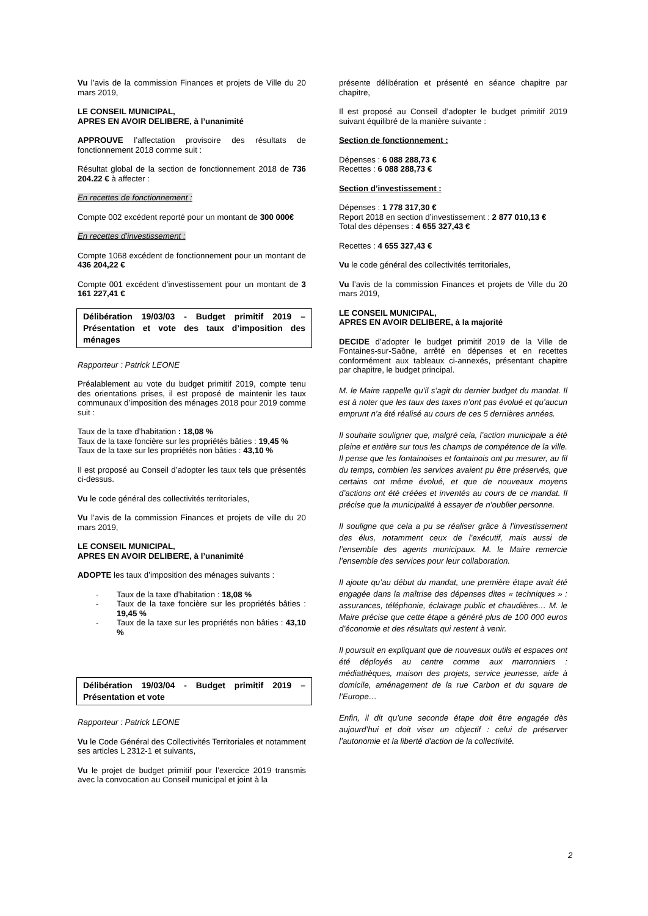Vu l’avis de la commission Finances et projets de Ville du 20 mars 2019,
LE CONSEIL MUNICIPAL,
APRES EN AVOIR DELIBERE, à l’unanimité
APPROUVE l’affectation provisoire des résultats de fonctionnement 2018 comme suit :
Résultat global de la section de fonctionnement 2018 de 736 204.22 € à affecter :
En recettes de fonctionnement :
Compte 002 excédent reporté pour un montant de 300 000€
En recettes d’investissement :
Compte 1068 excédent de fonctionnement pour un montant de 436 204,22 €
Compte 001 excédent d’investissement pour un montant de 3 161 227,41 €
Délibération 19/03/03 - Budget primitif 2019 – Présentation et vote des taux d’imposition des ménages
Rapporteur : Patrick LEONE
Préalablement au vote du budget primitif 2019, compte tenu des orientations prises, il est proposé de maintenir les taux communaux d’imposition des ménages 2018 pour 2019 comme suit :
Taux de la taxe d’habitation : 18,08 %
Taux de la taxe foncière sur les propriétés bâties : 19,45 %
Taux de la taxe sur les propriétés non bâties : 43,10 %
Il est proposé au Conseil d’adopter les taux tels que présentés ci-dessus.
Vu le code général des collectivités territoriales,
Vu l’avis de la commission Finances et projets de ville du 20 mars 2019,
LE CONSEIL MUNICIPAL,
APRES EN AVOIR DELIBERE, à l’unanimité
ADOPTE les taux d’imposition des ménages suivants :
- Taux de la taxe d’habitation : 18,08 %
- Taux de la taxe foncière sur les propriétés bâties : 19,45 %
- Taux de la taxe sur les propriétés non bâties : 43,10 %
Délibération 19/03/04 - Budget primitif 2019 – Présentation et vote
Rapporteur : Patrick LEONE
Vu le Code Général des Collectivités Territoriales et notamment ses articles L 2312-1 et suivants,
Vu le projet de budget primitif pour l’exercice 2019 transmis avec la convocation au Conseil municipal et joint à la
présente délibération et présenté en séance chapitre par chapitre,
Il est proposé au Conseil d’adopter le budget primitif 2019 suivant équilibré de la manière suivante :
Section de fonctionnement :
Dépenses : 6 088 288,73 €
Recettes : 6 088 288,73 €
Section d’investissement :
Dépenses : 1 778 317,30 €
Report 2018 en section d’investissement : 2 877 010,13 €
Total des dépenses : 4 655 327,43 €
Recettes : 4 655 327,43 €
Vu le code général des collectivités territoriales,
Vu l’avis de la commission Finances et projets de Ville du 20 mars 2019,
LE CONSEIL MUNICIPAL,
APRES EN AVOIR DELIBERE, à la majorité
DECIDE d’adopter le budget primitif 2019 de la Ville de Fontaines-sur-Saône, arrêté en dépenses et en recettes conformément aux tableaux ci-annexés, présentant chapitre par chapitre, le budget principal.
M. le Maire rappelle qu’il s’agit du dernier budget du mandat. Il est à noter que les taux des taxes n’ont pas évolué et qu’aucun emprunt n’a été réalisé au cours de ces 5 dernières années.
Il souhaite souligner que, malgré cela, l’action municipale a été pleine et entière sur tous les champs de compétence de la ville. Il pense que les fontainoises et fontainois ont pu mesurer, au fil du temps, combien les services avaient pu être préservés, que certains ont même évolué, et que de nouveaux moyens d’actions ont été créées et inventés au cours de ce mandat. Il précise que la municipalité à essayer de n’oublier personne.
Il souligne que cela a pu se réaliser grâce à l’investissement des élus, notamment ceux de l’exécutif, mais aussi de l’ensemble des agents municipaux. M. le Maire remercie l’ensemble des services pour leur collaboration.
Il ajoute qu’au début du mandat, une première étape avait été engagée dans la maîtrise des dépenses dites « techniques » : assurances, téléphonie, éclairage public et chaudières… M. le Maire précise que cette étape a généré plus de 100 000 euros d’économie et des résultats qui restent à venir.
Il poursuit en expliquant que de nouveaux outils et espaces ont été déployés au centre comme aux marronniers : médiathèques, maison des projets, service jeunesse, aide à domicile, aménagement de la rue Carbon et du square de l’Europe…
Enfin, il dit qu’une seconde étape doit être engagée dès aujourd’hui et doit viser un objectif : celui de préserver l’autonomie et la liberté d'action de la collectivité.
2